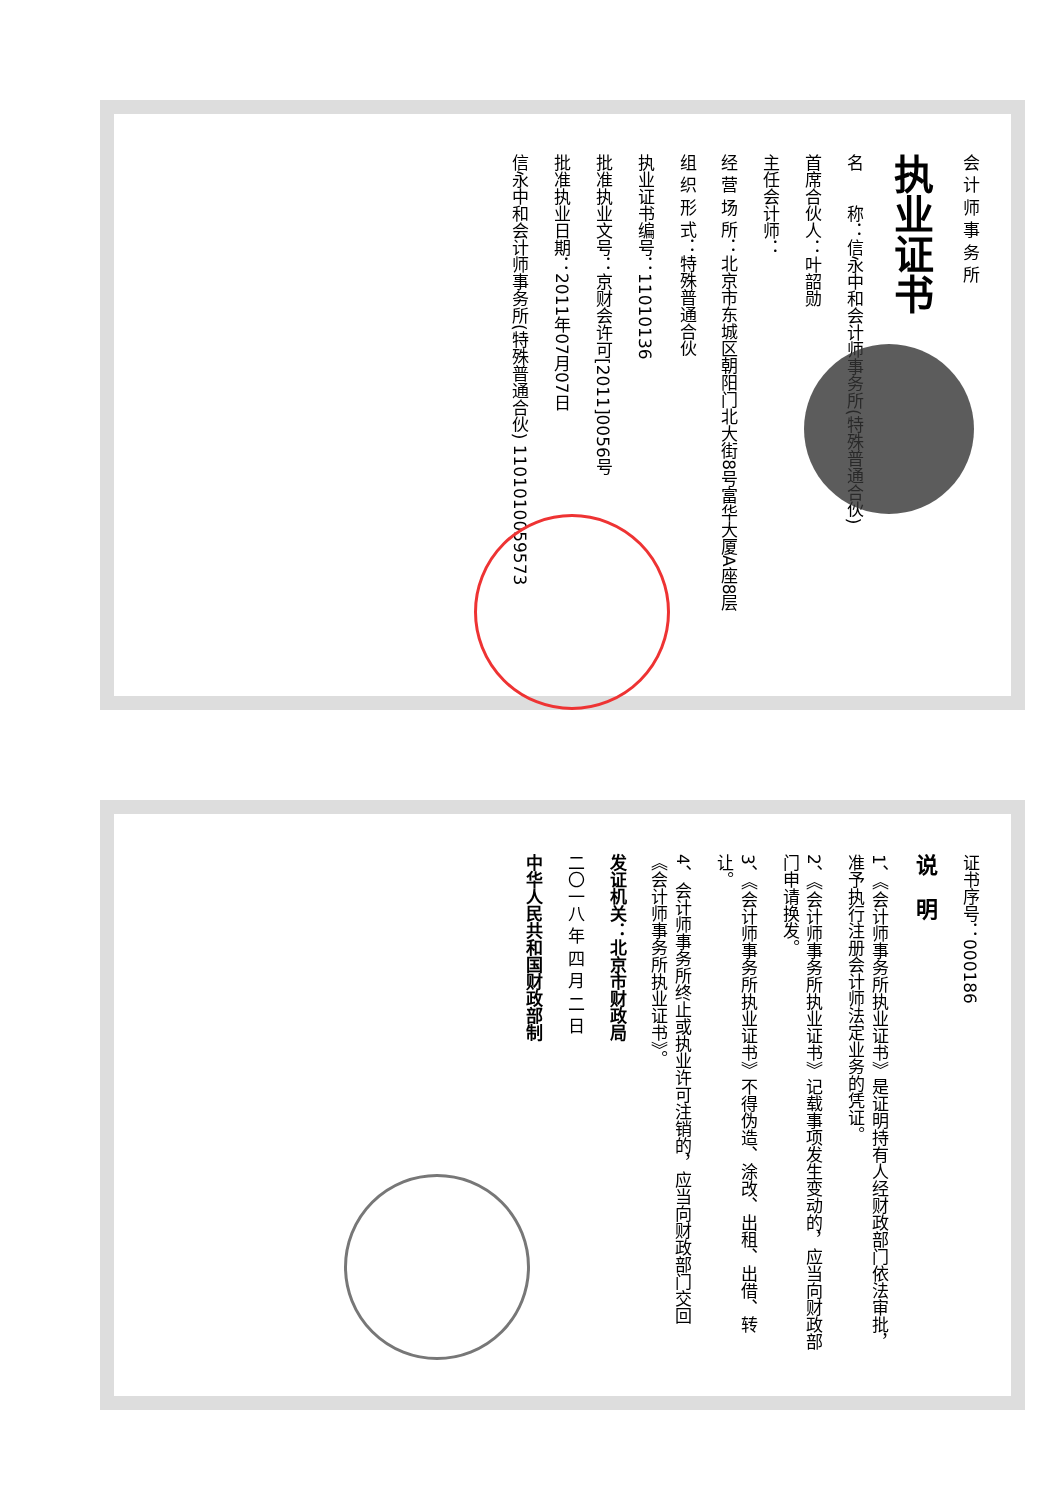会 计 师 事 务 所
执业证书
名　　称：信永中和会计师事务所(特殊普通合伙)
首席合伙人：叶韶勋
主任会计师：
经 营 场 所：北京市东城区朝阳门北大街8号富华大厦A座8层
组 织 形 式：特殊普通合伙
执业证书编号：11010136
批准执业文号：京财会许可[2011]0056号
批准执业日期：2011年07月07日
信永中和会计师事务所(特殊普通合伙) 1101010059573
证书序号：000186
说　明
1、《会计师事务所执业证书》是证明持有人经财政部门依法审批，准予执行注册会计师法定业务的凭证。
2、《会计师事务所执业证书》记载事项发生变动的，应当向财政部门申请换发。
3、《会计师事务所执业证书》不得伪造、涂改、出租、出借、转让。
4、会计师事务所终止或执业许可注销的，应当向财政部门交回《会计师事务所执业证书》。
发证机关：北京市财政局
二〇一八 年 四 月 二 日
中华人民共和国财政部制